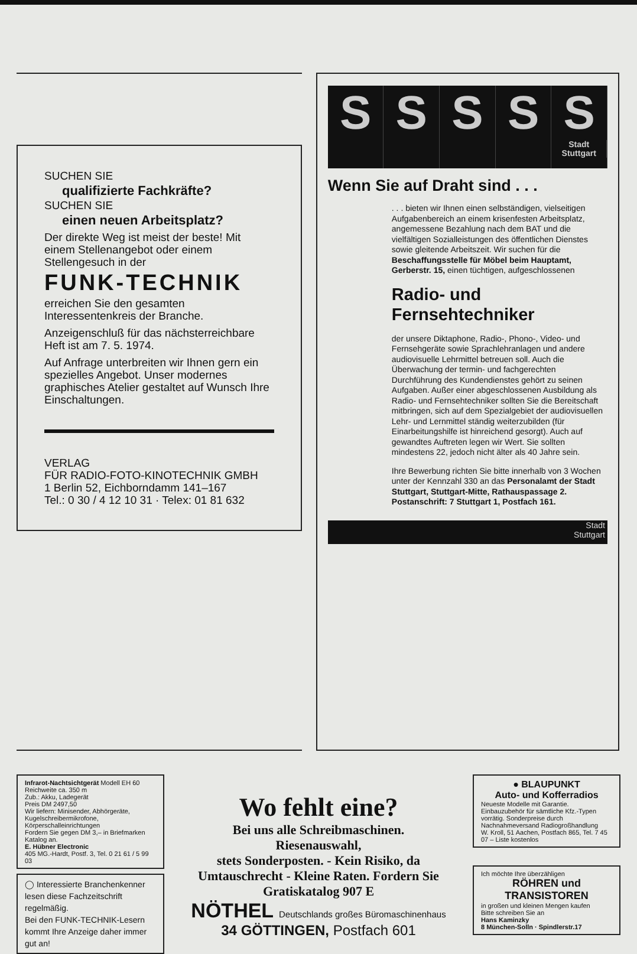SUCHEN SIE
qualifizierte Fachkräfte?
SUCHEN SIE
einen neuen Arbeitsplatz?
Der direkte Weg ist meist der beste! Mit einem Stellenangebot oder einem Stellengesuch in der
FUNK-TECHNIK
erreichen Sie den gesamten Interessentenkreis der Branche.
Anzeigenschluß für das nächsterreichbare Heft ist am 7. 5. 1974.
Auf Anfrage unterbreiten wir Ihnen gern ein spezielles Angebot. Unser modernes graphisches Atelier gestaltet auf Wunsch Ihre Einschaltungen.
VERLAG
FÜR RADIO-FOTO-KINOTECHNIK GMBH
1 Berlin 52, Eichborndamm 141–167
Tel.: 0 30 / 4 12 10 31 · Telex: 01 81 632
S S S S S
Stadt Stuttgart
Wenn Sie auf Draht sind . . .
. . . bieten wir Ihnen einen selbständigen, vielseitigen Aufgabenbereich an einem krisenfesten Arbeitsplatz, angemessene Bezahlung nach dem BAT und die vielfältigen Sozialleistungen des öffentlichen Dienstes sowie gleitende Arbeitszeit. Wir suchen für die Beschaffungsstelle für Möbel beim Hauptamt, Gerberstr. 15, einen tüchtigen, aufgeschlossenen
Radio- und Fernsehtechniker
der unsere Diktaphone, Radio-, Phono-, Video- und Fernsehgeräte sowie Sprachlehranlagen und andere audiovisuelle Lehrmittel betreuen soll. Auch die Überwachung der termin- und fachgerechten Durchführung des Kundendienstes gehört zu seinen Aufgaben. Außer einer abgeschlossenen Ausbildung als Radio- und Fernsehtechniker sollten Sie die Bereitschaft mitbringen, sich auf dem Spezialgebiet der audiovisuellen Lehr- und Lernmittel ständig weiterzubilden (für Einarbeitungshilfe ist hinreichend gesorgt). Auch auf gewandtes Auftreten legen wir Wert. Sie sollten mindestens 22, jedoch nicht älter als 40 Jahre sein.
Ihre Bewerbung richten Sie bitte innerhalb von 3 Wochen unter der Kennzahl 330 an das Personalamt der Stadt Stuttgart, Stuttgart-Mitte, Rathauspassage 2. Postanschrift: 7 Stuttgart 1, Postfach 161.
Stadt
Stuttgart
Infrarot-Nachtsichtgerät Modell EH 60
Reichweite ca. 350 m
Zub.: Akku, Ladegerät
Preis DM 2497,50
Wir liefern: Minisender, Abhörgeräte, Kugelschreibermikrofone, Körperschalleinrichtungen
Fordern Sie gegen DM 3,– in Briefmarken Katalog an.
E. Hübner Electronic
405 MG.-Hardt, Postf. 3, Tel. 0 21 61 / 5 99 03
◯ Interessierte Branchenkenner lesen diese Fachzeitschrift regelmäßig.
Bei den FUNK-TECHNIK-Lesern kommt Ihre Anzeige daher immer gut an!
Wo fehlt eine?
Bei uns alle Schreibmaschinen.
Riesenauswahl,
stets Sonderposten. - Kein Risiko, da Umtauschrecht - Kleine Raten. Fordern Sie Gratiskatalog 907 E
NÖTHEL Deutschlands großes Büromaschinenhaus
34 GÖTTINGEN, Postfach 601
● BLAUPUNKT
Auto- und Kofferradios
Neueste Modelle mit Garantie. Einbauzubehör für sämtliche Kfz.-Typen vorrätig. Sonderpreise durch Nachnahmeversand Radiogroßhandlung
W. Kroll, 51 Aachen, Postfach 865, Tel. 7 45 07 – Liste kostenlos
Ich möchte Ihre überzähligen
RÖHREN und
TRANSISTOREN
in großen und kleinen Mengen kaufen
Bitte schreiben Sie an
Hans Kaminzky
8 München-Solln · Spindlerstr.17